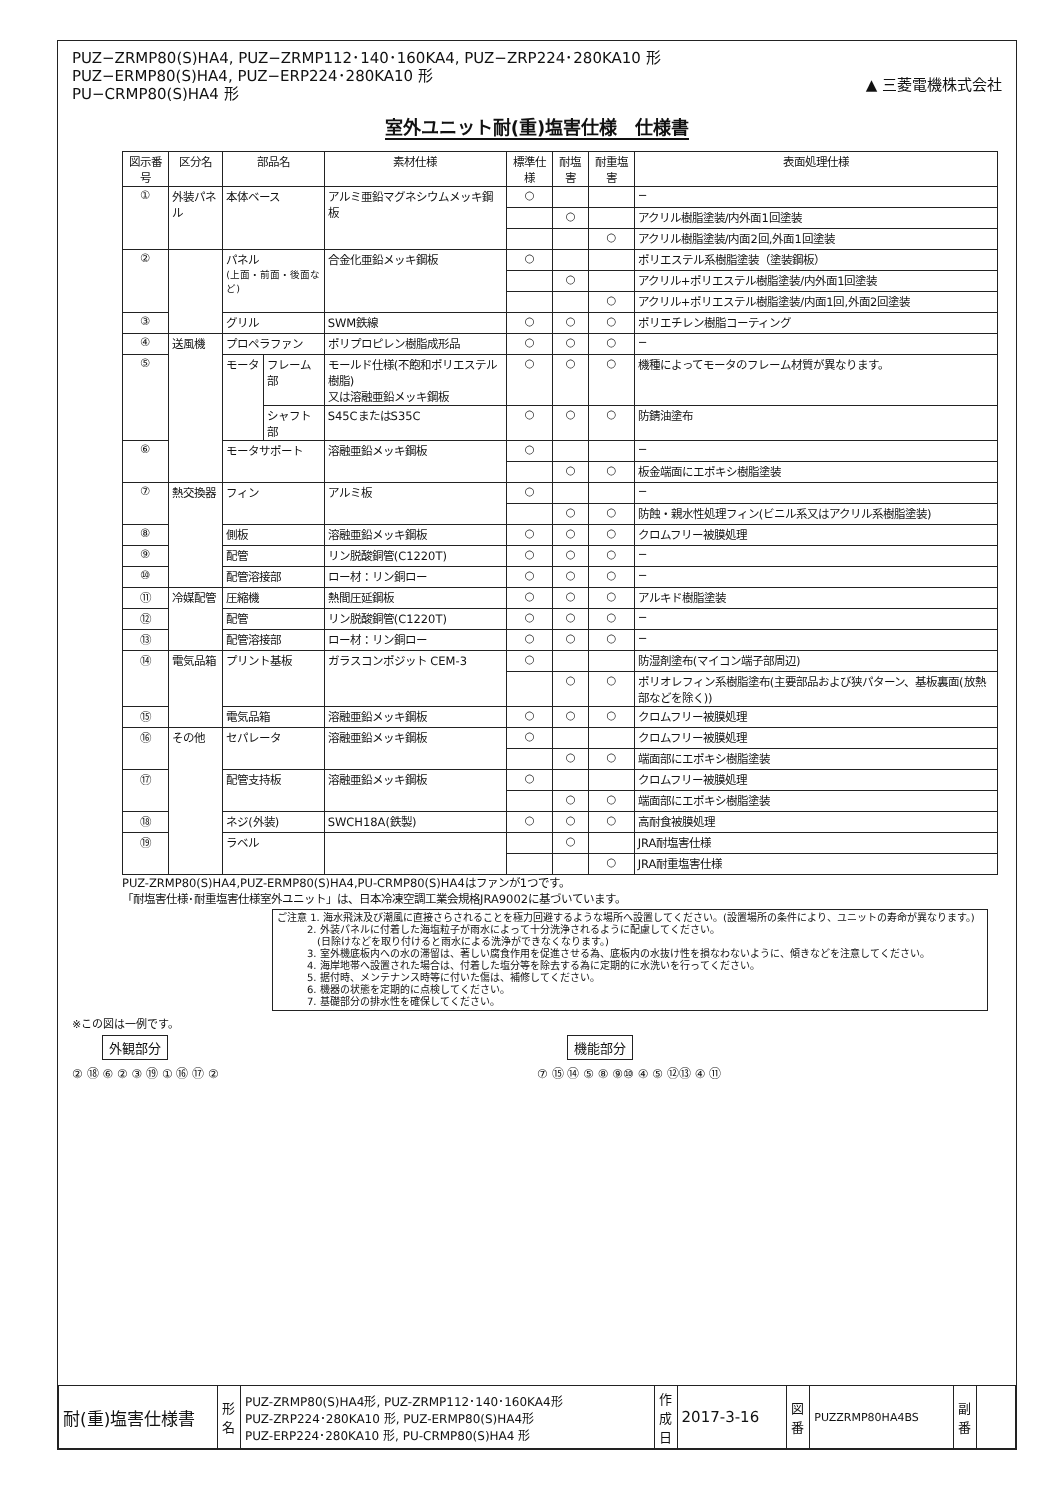PUZ−ZRMP80(S)HA4, PUZ−ZRMP112･140･160KA4, PUZ−ZRP224･280KA10 形
PUZ−ERMP80(S)HA4, PUZ−ERP224･280KA10 形
PU−CRMP80(S)HA4 形
▲ 三菱電機株式会社
室外ユニット耐(重)塩害仕様　仕様書
| 図示番号 | 区分名 | 部品名 | | 素材仕様 | 標準仕様 | 耐塩害 | 耐重塩害 | 表面処理仕様 |
| --- | --- | --- | --- | --- | --- | --- | --- | --- |
| ① | 外装パネル | 本体ベース | | アルミ亜鉛マグネシウムメッキ鋼板 | ○ | | | − |
| | | | | | | ○ | | アクリル樹脂塗装/内外面1回塗装 |
| | | | | | | | ○ | アクリル樹脂塗装/内面2回,外面1回塗装 |
| ② | | パネル (上面・前面・後面など) | | 合金化亜鉛メッキ鋼板 | ○ | | | ポリエステル系樹脂塗装（塗装鋼板） |
| | | | | | | ○ | | アクリル+ポリエステル樹脂塗装/内外面1回塗装 |
| | | | | | | | ○ | アクリル+ポリエステル樹脂塗装/内面1回,外面2回塗装 |
| ③ | | グリル | | SWM鉄線 | ○ | ○ | ○ | ポリエチレン樹脂コーティング |
| ④ | 送風機 | プロペラファン | | ポリプロピレン樹脂成形品 | ○ | ○ | ○ | − |
| ⑤ | | モータ | フレーム部 | モールド仕様(不飽和ポリエステル樹脂) 又は溶融亜鉛メッキ鋼板 | ○ | ○ | ○ | 機種によってモータのフレーム材質が異なります。 |
| | | | シャフト部 | S45CまたはS35C | ○ | ○ | ○ | 防錆油塗布 |
| ⑥ | | モータサポート | | 溶融亜鉛メッキ鋼板 | ○ | | | − |
| | | | | | | ○ | ○ | 板金端面にエポキシ樹脂塗装 |
| ⑦ | 熱交換器 | フィン | | アルミ板 | ○ | | | − |
| | | | | | | ○ | ○ | 防蝕・親水性処理フィン(ビニル系又はアクリル系樹脂塗装) |
| ⑧ | | 側板 | | 溶融亜鉛メッキ鋼板 | ○ | ○ | ○ | クロムフリー被膜処理 |
| ⑨ | | 配管 | | リン脱酸銅管(C1220T) | ○ | ○ | ○ | − |
| ⑩ | | 配管溶接部 | | ロー材：リン銅ロー | ○ | ○ | ○ | − |
| ⑪ | 冷媒配管 | 圧縮機 | | 熱間圧延鋼板 | ○ | ○ | ○ | アルキド樹脂塗装 |
| ⑫ | | 配管 | | リン脱酸銅管(C1220T) | ○ | ○ | ○ | − |
| ⑬ | | 配管溶接部 | | ロー材：リン銅ロー | ○ | ○ | ○ | − |
| ⑭ | 電気品箱 | プリント基板 | | ガラスコンポジット CEM-3 | ○ | | | 防湿剤塗布(マイコン端子部周辺) |
| | | | | | | ○ | ○ | ポリオレフィン系樹脂塗布(主要部品および狭パターン、基板裏面(放熱部などを除く)) |
| ⑮ | | 電気品箱 | | 溶融亜鉛メッキ鋼板 | ○ | ○ | ○ | クロムフリー被膜処理 |
| ⑯ | その他 | セパレータ | | 溶融亜鉛メッキ鋼板 | ○ | | | クロムフリー被膜処理 |
| | | | | | | ○ | ○ | 端面部にエポキシ樹脂塗装 |
| ⑰ | | 配管支持板 | | 溶融亜鉛メッキ鋼板 | ○ | | | クロムフリー被膜処理 |
| | | | | | | ○ | ○ | 端面部にエポキシ樹脂塗装 |
| ⑱ | | ネジ(外装) | | SWCH18A(鉄製) | ○ | ○ | ○ | 高耐食被膜処理 |
| ⑲ | | ラベル | | | | ○ | | JRA耐塩害仕様 |
| | | | | | | | ○ | JRA耐重塩害仕様 |
PUZ-ZRMP80(S)HA4,PUZ-ERMP80(S)HA4,PU-CRMP80(S)HA4はファンが1つです。
「耐塩害仕様･耐重塩害仕様室外ユニット」は、日本冷凍空調工業会規格JRA9002に基づいています。
ご注意 1. 海水飛沫及び潮風に直接さらされることを極力回避するような場所へ設置してください。(設置場所の条件により、ユニットの寿命が異なります。)
　　　2. 外装パネルに付着した海塩粒子が雨水によって十分洗浄されるように配慮してください。
　　　　(日除けなどを取り付けると雨水による洗浄ができなくなります。)
　　　3. 室外機底板内への水の滞留は、著しい腐食作用を促進させる為、底板内の水抜け性を損なわないように、傾きなどを注意してください。
　　　4. 海岸地帯へ設置された場合は、付着した塩分等を除去する為に定期的に水洗いを行ってください。
　　　5. 据付時、メンテナンス時等に付いた傷は、補修してください。
　　　6. 機器の状態を定期的に点検してください。
　　　7. 基礎部分の排水性を確保してください。
※この図は一例です。
外観部分
② ⑱ ⑥ ② ③ ⑲ ① ⑯ ⑰ ②
機能部分
⑦ ⑮ ⑭ ⑤ ⑧ ⑨⑩ ④ ⑤ ⑫⑬ ④ ⑪
| 耐(重)塩害仕様書 | 形 名 | PUZ-ZRMP80(S)HA4形, PUZ-ZRMP112･140･160KA4形 PUZ-ZRP224･280KA10 形, PUZ-ERMP80(S)HA4形 PUZ-ERP224･280KA10 形, PU-CRMP80(S)HA4 形 | 作 成 日 | 2017-3-16 | 図 番 | PUZZRMP80HA4BS | 副 番 | |